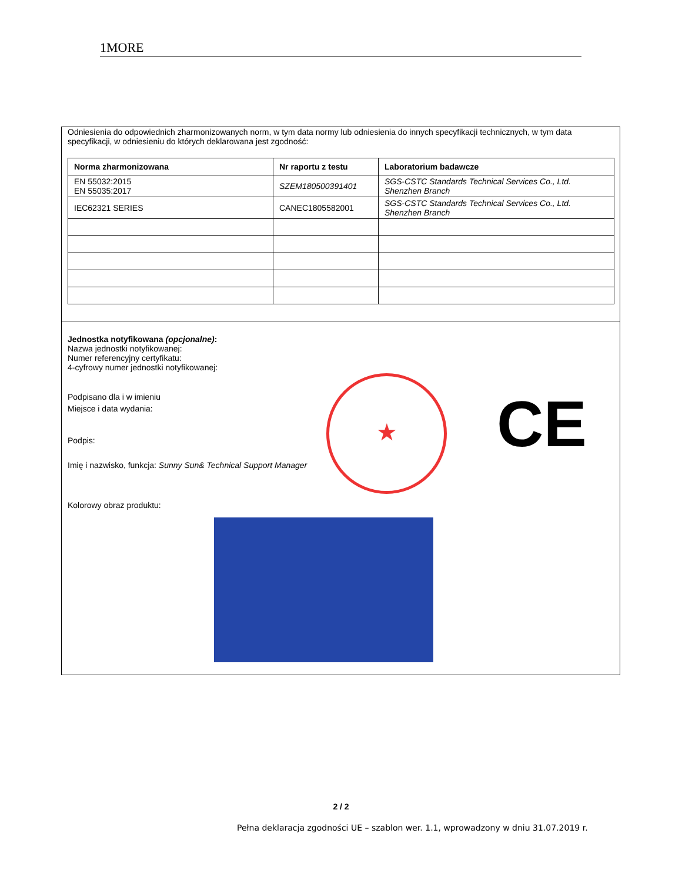1MORE
Odniesienia do odpowiednich zharmonizowanych norm, w tym data normy lub odniesienia do innych specyfikacji technicznych, w tym data specyfikacji, w odniesieniu do których deklarowana jest zgodność:
| Norma zharmonizowana | Nr raportu z testu | Laboratorium badawcze |
| --- | --- | --- |
| EN 55032:2015 EN 55035:2017 | SZEM180500391401 | SGS-CSTC Standards Technical Services Co., Ltd. Shenzhen Branch |
| IEC62321 SERIES | CANEC1805582001 | SGS-CSTC Standards Technical Services Co., Ltd. Shenzhen Branch |
Jednostka notyfikowana (opcjonalne):
Nazwa jednostki notyfikowanej:
Numer referencyjny certyfikatu:
4-cyfrowy numer jednostki notyfikowanej:
Podpisano dla i w imieniu
Miejsce i data wydania:
Podpis:
Imię i nazwisko, funkcja: Sunny Sun& Technical Support Manager
Kolorowy obraz produktu:
★ CE
2 / 2
Pełna deklaracja zgodności UE – szablon wer. 1.1, wprowadzony w dniu 31.07.2019 r.